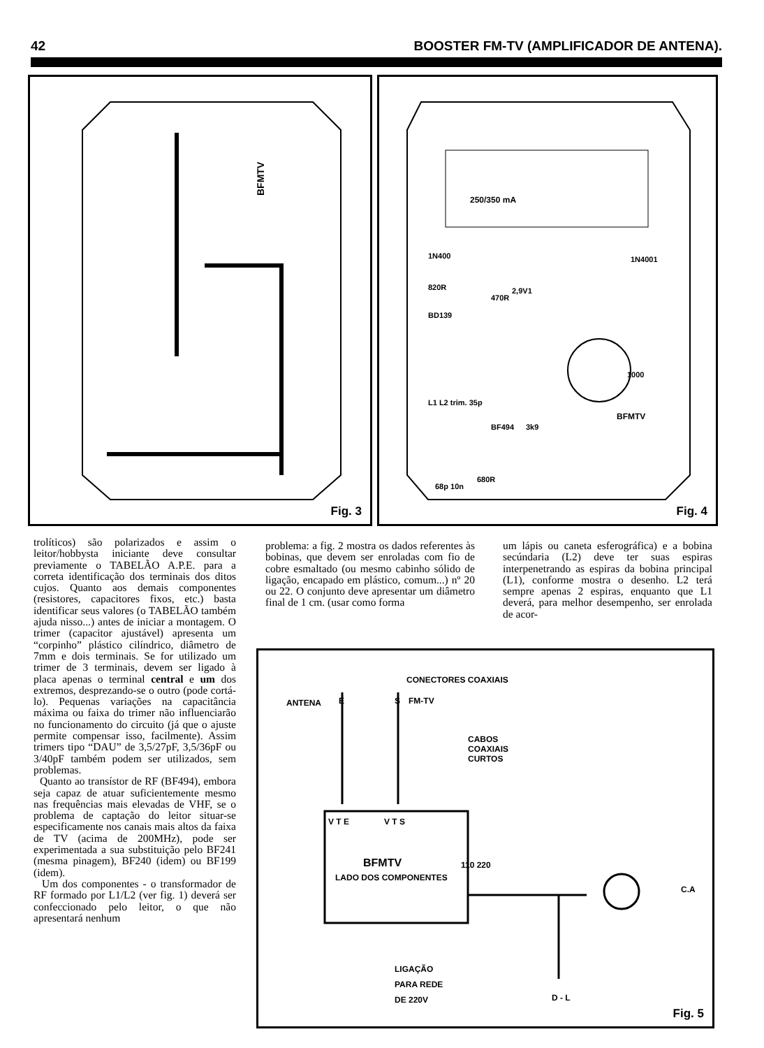42 BOOSTER FM-TV (AMPLIFICADOR DE ANTENA).
BFMTV
Fig. 3
250/350 mA
BFMTV
1000
1N4001
1N400
820R
470R
680R
2,9V1
BD139
BF494
3k9
L1 L2 trim. 35p
68p 10n
Fig. 4
trolíticos) são polarizados e assim o leitor/hobbysta iniciante deve consultar previamente o TABELÃO A.P.E. para a correta identificação dos terminais dos ditos cujos. Quanto aos demais componentes (resistores, capacitores fixos, etc.) basta identificar seus valores (o TABELÃO também ajuda nisso...) antes de iniciar a montagem. O trimer (capacitor ajustável) apresenta um “corpinho” plástico cilíndrico, diâmetro de 7mm e dois terminais. Se for utilizado um trimer de 3 terminais, devem ser ligado à placa apenas o terminal central e um dos extremos, desprezando-se o outro (pode cortá-lo). Pequenas variações na capacitância máxima ou faixa do trimer não influenciarão no funcionamento do circuito (já que o ajuste permite compensar isso, facilmente). Assim trimers tipo “DAU” de 3,5/27pF, 3,5/36pF ou 3/40pF também podem ser utilizados, sem problemas.
Quanto ao transístor de RF (BF494), embora seja capaz de atuar suficientemente mesmo nas frequências mais elevadas de VHF, se o problema de captação do leitor situar-se especificamente nos canais mais altos da faixa de TV (acima de 200MHz), pode ser experimentada a sua substituição pelo BF241 (mesma pinagem), BF240 (idem) ou BF199 (idem).
Um dos componentes - o transformador de RF formado por L1/L2 (ver fig. 1) deverá ser confeccionado pelo leitor, o que não apresentará nenhum
problema: a fig. 2 mostra os dados referentes às bobinas, que devem ser enroladas com fio de cobre esmaltado (ou mesmo cabinho sólido de ligação, encapado em plástico, comum...) nº 20 ou 22. O conjunto deve apresentar um diâmetro final de 1 cm. (usar como forma
um lápis ou caneta esferográfica) e a bobina secúndaria (L2) deve ter suas espiras interpenetrando as espiras da bobina principal (L1), conforme mostra o desenho. L2 terá sempre apenas 2 espiras, enquanto que L1 deverá, para melhor desempenho, ser enrolada de acor-
CONECTORES COAXIAIS
ANTENA E S FM-TV
CABOS
COAXIAIS
CURTOS
V T E V T S
BFMTV
LADO DOS COMPONENTES
110 220
C.A
LIGAÇÃO
PARA REDE
DE 220V
D - L
Fig. 5